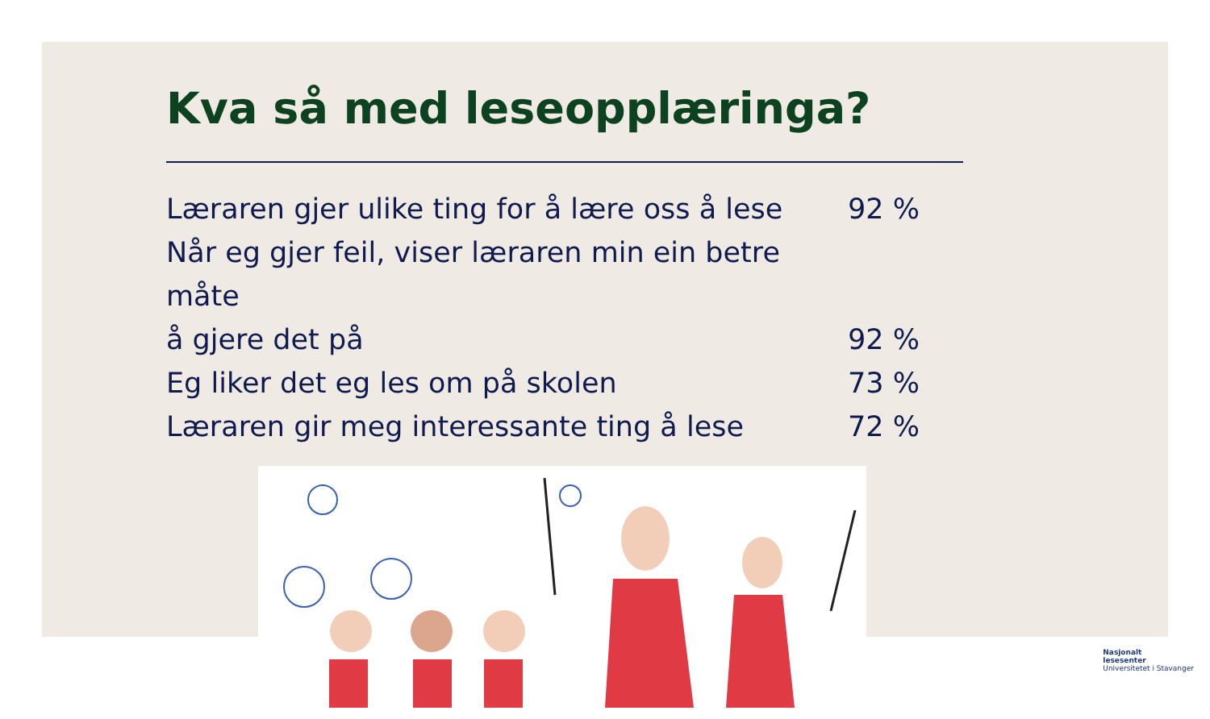Kva så med leseopplæringa?
Læraren gjer ulike ting for å lære oss å lese 92 %
Når eg gjer feil, viser læraren min ein betre måte
å gjere det på 92 %
Eg liker det eg les om på skolen 73 %
Læraren gir meg interessante ting å lese 72 %
Nasjonalt
lesesenter
Universitetet i Stavanger